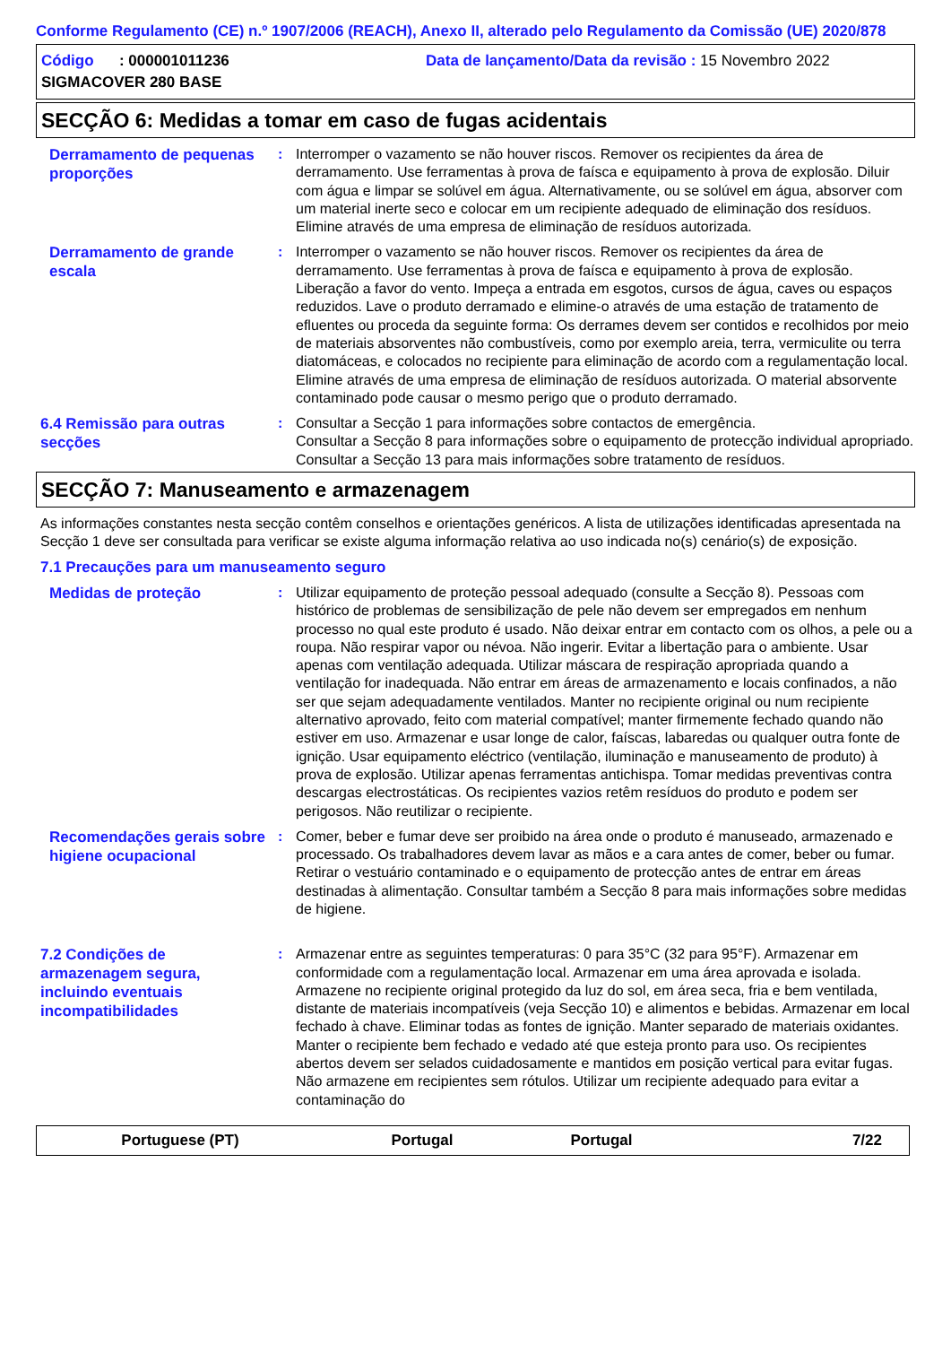Conforme Regulamento (CE) n.º 1907/2006 (REACH), Anexo II, alterado pelo Regulamento da Comissão (UE) 2020/878
Código : 000001011236
SIGMACOVER 280 BASE
Data de lançamento/Data da revisão : 15 Novembro 2022
SECÇÃO 6: Medidas a tomar em caso de fugas acidentais
Derramamento de pequenas proporções
: Interromper o vazamento se não houver riscos. Remover os recipientes da área de derramamento. Use ferramentas à prova de faísca e equipamento à prova de explosão. Diluir com água e limpar se solúvel em água. Alternativamente, ou se solúvel em água, absorver com um material inerte seco e colocar em um recipiente adequado de eliminação dos resíduos. Elimine através de uma empresa de eliminação de resíduos autorizada.
Derramamento de grande escala
: Interromper o vazamento se não houver riscos. Remover os recipientes da área de derramamento. Use ferramentas à prova de faísca e equipamento à prova de explosão. Liberação a favor do vento. Impeça a entrada em esgotos, cursos de água, caves ou espaços reduzidos. Lave o produto derramado e elimine-o através de uma estação de tratamento de efluentes ou proceda da seguinte forma: Os derrames devem ser contidos e recolhidos por meio de materiais absorventes não combustíveis, como por exemplo areia, terra, vermiculite ou terra diatomáceas, e colocados no recipiente para eliminação de acordo com a regulamentação local. Elimine através de uma empresa de eliminação de resíduos autorizada. O material absorvente contaminado pode causar o mesmo perigo que o produto derramado.
6.4 Remissão para outras secções
: Consultar a Secção 1 para informações sobre contactos de emergência.
Consultar a Secção 8 para informações sobre o equipamento de protecção individual apropriado.
Consultar a Secção 13 para mais informações sobre tratamento de resíduos.
SECÇÃO 7: Manuseamento e armazenagem
As informações constantes nesta secção contêm conselhos e orientações genéricos. A lista de utilizações identificadas apresentada na Secção 1 deve ser consultada para verificar se existe alguma informação relativa ao uso indicada no(s) cenário(s) de exposição.
7.1 Precauções para um manuseamento seguro
Medidas de proteção
: Utilizar equipamento de proteção pessoal adequado (consulte a Secção 8). Pessoas com histórico de problemas de sensibilização de pele não devem ser empregados em nenhum processo no qual este produto é usado. Não deixar entrar em contacto com os olhos, a pele ou a roupa. Não respirar vapor ou névoa. Não ingerir. Evitar a libertação para o ambiente. Usar apenas com ventilação adequada. Utilizar máscara de respiração apropriada quando a ventilação for inadequada. Não entrar em áreas de armazenamento e locais confinados, a não ser que sejam adequadamente ventilados. Manter no recipiente original ou num recipiente alternativo aprovado, feito com material compatível; manter firmemente fechado quando não estiver em uso. Armazenar e usar longe de calor, faíscas, labaredas ou qualquer outra fonte de ignição. Usar equipamento eléctrico (ventilação, iluminação e manuseamento de produto) à prova de explosão. Utilizar apenas ferramentas antichispa. Tomar medidas preventivas contra descargas electrostáticas. Os recipientes vazios retêm resíduos do produto e podem ser perigosos. Não reutilizar o recipiente.
Recomendações gerais sobre higiene ocupacional
: Comer, beber e fumar deve ser proibido na área onde o produto é manuseado, armazenado e processado. Os trabalhadores devem lavar as mãos e a cara antes de comer, beber ou fumar. Retirar o vestuário contaminado e o equipamento de protecção antes de entrar em áreas destinadas à alimentação. Consultar também a Secção 8 para mais informações sobre medidas de higiene.
7.2 Condições de armazenagem segura, incluindo eventuais incompatibilidades
: Armazenar entre as seguintes temperaturas: 0 para 35°C (32 para 95°F). Armazenar em conformidade com a regulamentação local. Armazenar em uma área aprovada e isolada. Armazene no recipiente original protegido da luz do sol, em área seca, fria e bem ventilada, distante de materiais incompatíveis (veja Secção 10) e alimentos e bebidas. Armazenar em local fechado à chave. Eliminar todas as fontes de ignição. Manter separado de materiais oxidantes. Manter o recipiente bem fechado e vedado até que esteja pronto para uso. Os recipientes abertos devem ser selados cuidadosamente e mantidos em posição vertical para evitar fugas. Não armazene em recipientes sem rótulos. Utilizar um recipiente adequado para evitar a contaminação do
Portuguese (PT) Portugal Portugal 7/22